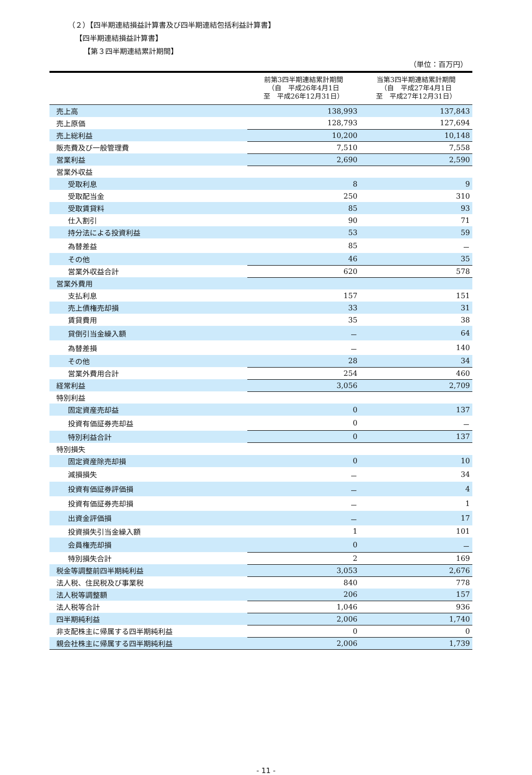（２）【四半期連結損益計算書及び四半期連結包括利益計算書】
【四半期連結損益計算書】
【第３四半期連結累計期間】
（単位：百万円）
| | 前第3四半期連結累計期間 （自 平成26年4月1日 至 平成26年12月31日） | 当第3四半期連結累計期間 （自 平成27年4月1日 至 平成27年12月31日） |
| --- | --- | --- |
| 売上高 | 138,993 | 137,843 |
| 売上原価 | 128,793 | 127,694 |
| 売上総利益 | 10,200 | 10,148 |
| 販売費及び一般管理費 | 7,510 | 7,558 |
| 営業利益 | 2,690 | 2,590 |
| 営業外収益 | | |
| 受取利息 | 8 | 9 |
| 受取配当金 | 250 | 310 |
| 受取賃貸料 | 85 | 93 |
| 仕入割引 | 90 | 71 |
| 持分法による投資利益 | 53 | 59 |
| 為替差益 | 85 | － |
| その他 | 46 | 35 |
| 営業外収益合計 | 620 | 578 |
| 営業外費用 | | |
| 支払利息 | 157 | 151 |
| 売上債権売却損 | 33 | 31 |
| 賃貸費用 | 35 | 38 |
| 貸倒引当金繰入額 | － | 64 |
| 為替差損 | － | 140 |
| その他 | 28 | 34 |
| 営業外費用合計 | 254 | 460 |
| 経常利益 | 3,056 | 2,709 |
| 特別利益 | | |
| 固定資産売却益 | 0 | 137 |
| 投資有価証券売却益 | 0 | － |
| 特別利益合計 | 0 | 137 |
| 特別損失 | | |
| 固定資産除売却損 | 0 | 10 |
| 減損損失 | － | 34 |
| 投資有価証券評価損 | － | 4 |
| 投資有価証券売却損 | － | 1 |
| 出資金評価損 | － | 17 |
| 投資損失引当金繰入額 | 1 | 101 |
| 会員権売却損 | 0 | － |
| 特別損失合計 | 2 | 169 |
| 税金等調整前四半期純利益 | 3,053 | 2,676 |
| 法人税、住民税及び事業税 | 840 | 778 |
| 法人税等調整額 | 206 | 157 |
| 法人税等合計 | 1,046 | 936 |
| 四半期純利益 | 2,006 | 1,740 |
| 非支配株主に帰属する四半期純利益 | 0 | 0 |
| 親会社株主に帰属する四半期純利益 | 2,006 | 1,739 |
- 11 -